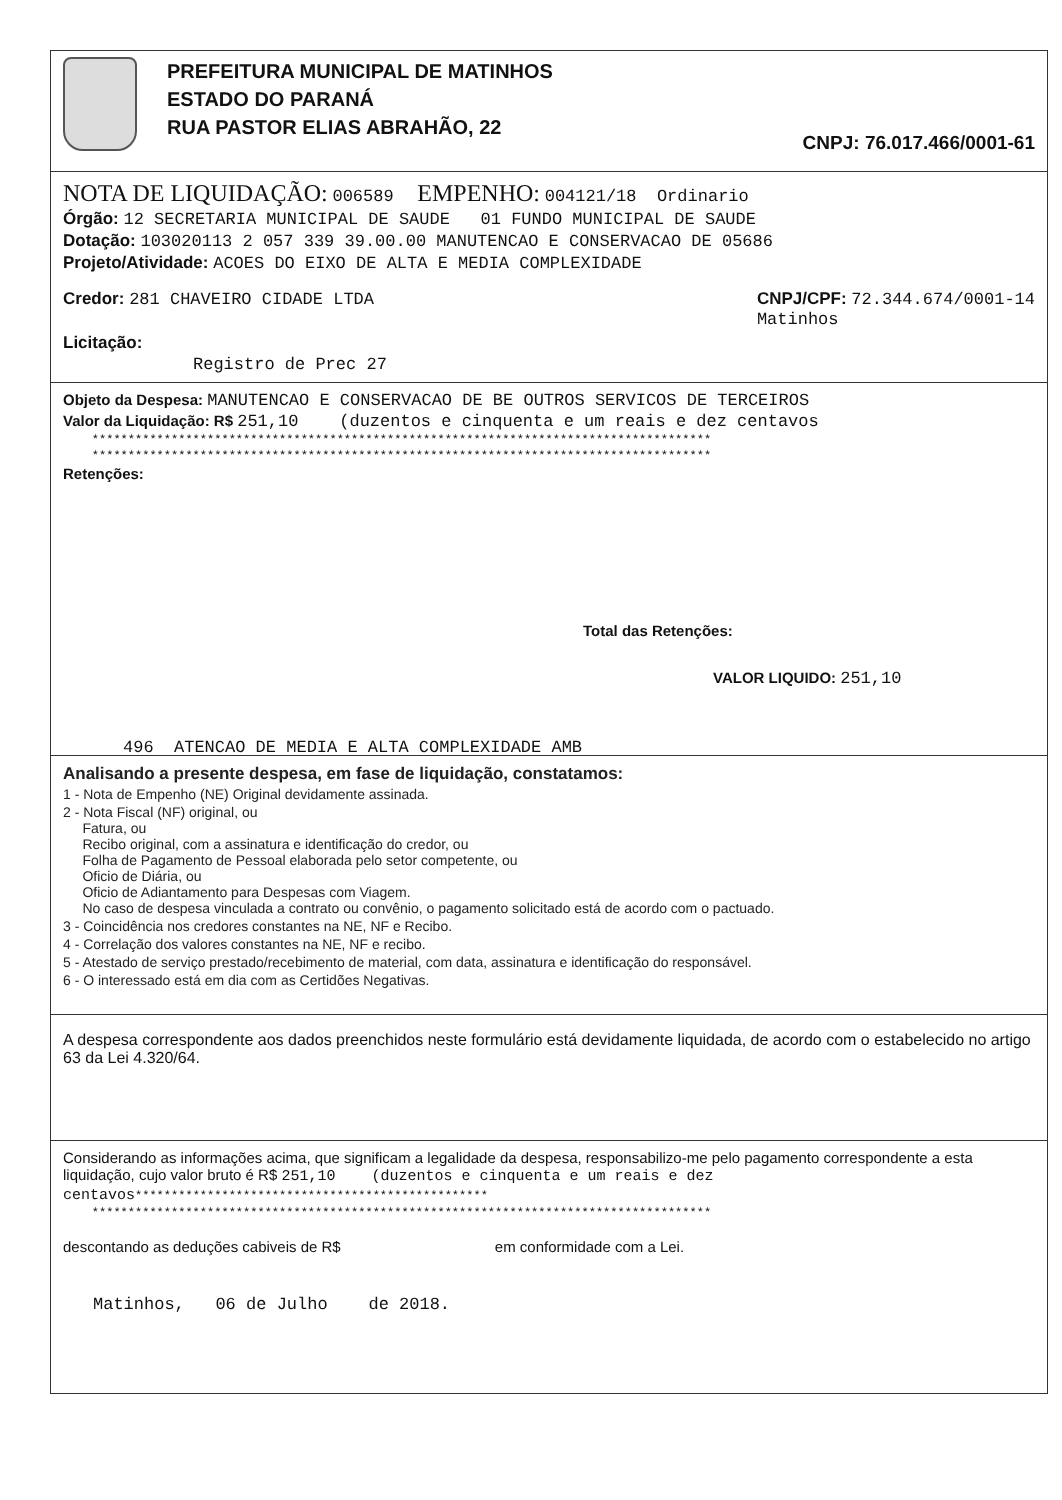PREFEITURA MUNICIPAL DE MATINHOS
ESTADO DO PARANÁ
RUA PASTOR ELIAS ABRAHÃO, 22
CNPJ: 76.017.466/0001-61
NOTA DE LIQUIDAÇÃO: 006589 EMPENHO: 004121/18 Ordinario
Órgão: 12 SECRETARIA MUNICIPAL DE SAUDE 01 FUNDO MUNICIPAL DE SAUDE
Dotação: 103020113 2 057 339 39.00.00 MANUTENCAO E CONSERVACAO DE 05686
Projeto/Atividade: ACOES DO EIXO DE ALTA E MEDIA COMPLEXIDADE
Credor: 281 CHAVEIRO CIDADE LTDA
CNPJ/CPF: 72.344.674/0001-14
Matinhos
Licitação:
Registro de Prec 27
Objeto da Despesa: MANUTENCAO E CONSERVACAO DE BE OUTROS SERVICOS DE TERCEIROS
Valor da Liquidação: R$ 251,10 (duzentos e cinquenta e um reais e dez centavos
**************************************************************************************
**************************************************************************************
Retenções:
Total das Retenções:
VALOR LIQUIDO: 251,10
496 ATENCAO DE MEDIA E ALTA COMPLEXIDADE AMB
Analisando a presente despesa, em fase de liquidação, constatamos:
1 - Nota de Empenho (NE) Original devidamente assinada.
2 - Nota Fiscal (NF) original, ou
Fatura, ou
Recibo original, com a assinatura e identificação do credor, ou
Folha de Pagamento de Pessoal elaborada pelo setor competente, ou
Oficio de Diária, ou
Oficio de Adiantamento para Despesas com Viagem.
No caso de despesa vinculada a contrato ou convênio, o pagamento solicitado está de acordo com o pactuado.
3 - Coincidência nos credores constantes na NE, NF e Recibo.
4 - Correlação dos valores constantes na NE, NF e recibo.
5 - Atestado de serviço prestado/recebimento de material, com data, assinatura e identificação do responsável.
6 - O interessado está em dia com as Certidões Negativas.
A despesa correspondente aos dados preenchidos neste formulário está devidamente liquidada, de acordo com o estabelecido no artigo 63 da Lei 4.320/64.
Considerando as informações acima, que significam a legalidade da despesa, responsabilizo-me pelo pagamento correspondente a esta liquidação, cujo valor bruto é R$ 251,10 (duzentos e cinquenta e um reais e dez centavos*************************************************
**************************************************************************************
descontando as deduções cabiveis de R$ em conformidade com a Lei.
Matinhos, 06 de Julho de 2018.